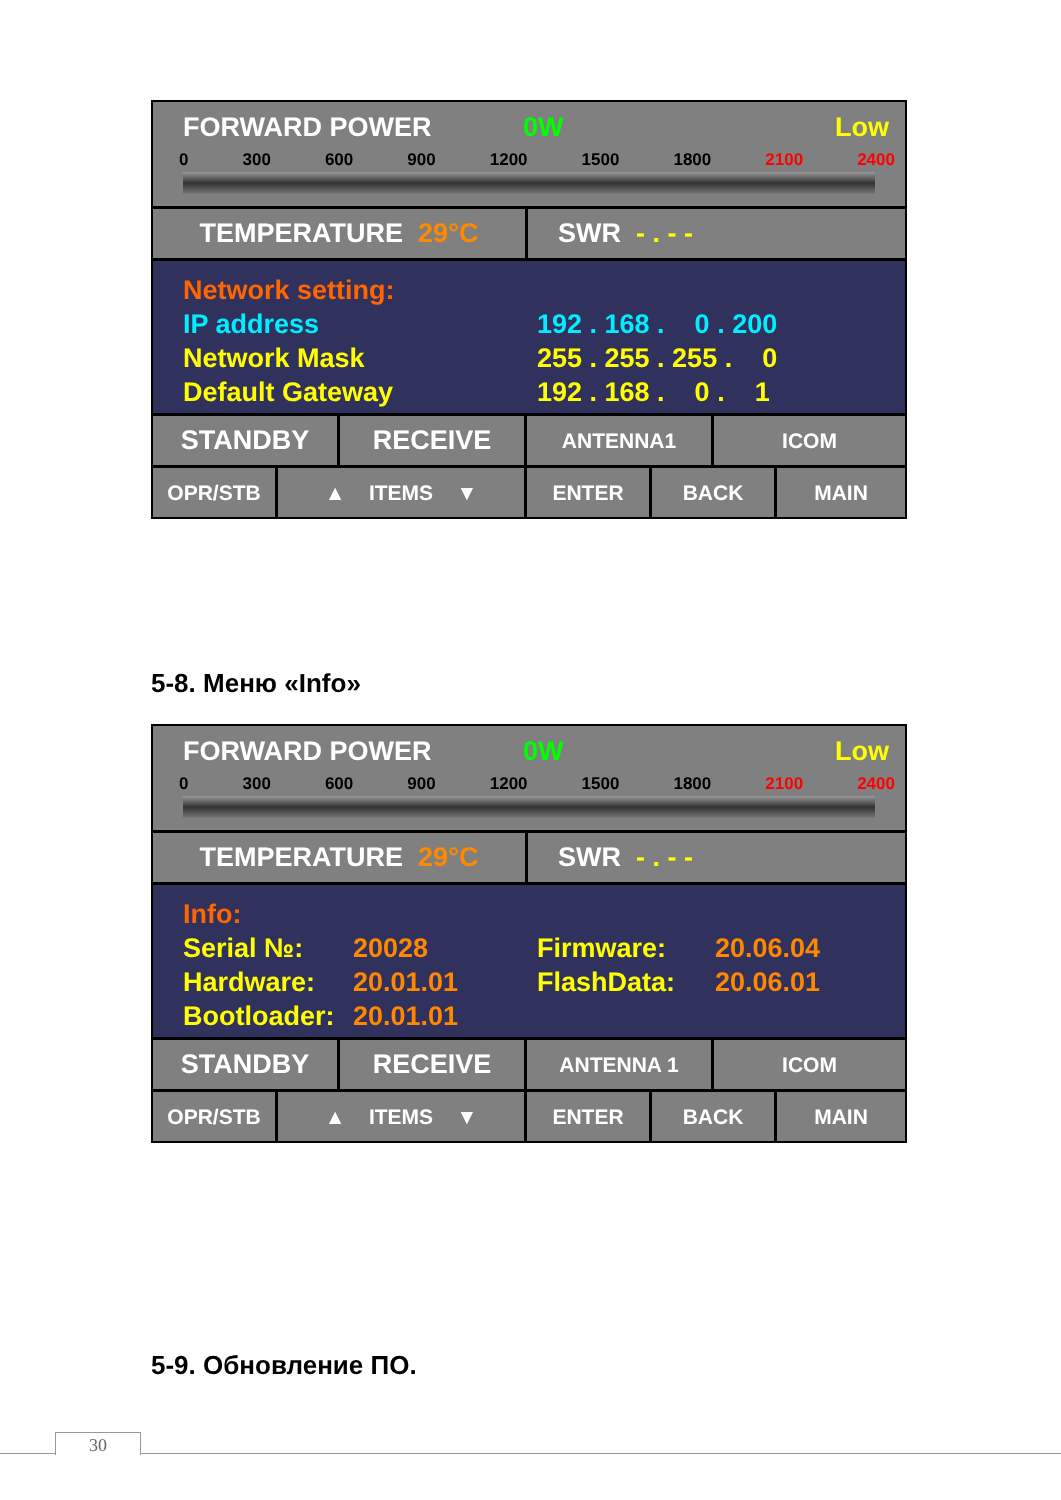FORWARD POWER 0W Low
0 300 600 900 1200 1500 1800 2100 2400
TEMPERATURE 29°C SWR - . - -
Network setting:
IP address 192 . 168 . 0 . 200
Network Mask 255 . 255 . 255 . 0
Default Gateway 192 . 168 . 0 . 1
STANDBY RECEIVE
ANTENNA1 ICOM
OPR/STB ▲ ITEMS ▼ ENTER BACK MAIN
5-8. Меню «Info»
FORWARD POWER 0W Low
0 300 600 900 1200 1500 1800 2100 2400
TEMPERATURE 29°C SWR - . - -
Info:
Serial №: 20028 Firmware: 20.06.04
Hardware: 20.01.01 FlashData: 20.06.01
Bootloader: 20.01.01
STANDBY RECEIVE
ANTENNA 1 ICOM
OPR/STB ▲ ITEMS ▼ ENTER BACK MAIN
5-9. Обновление ПО.
30